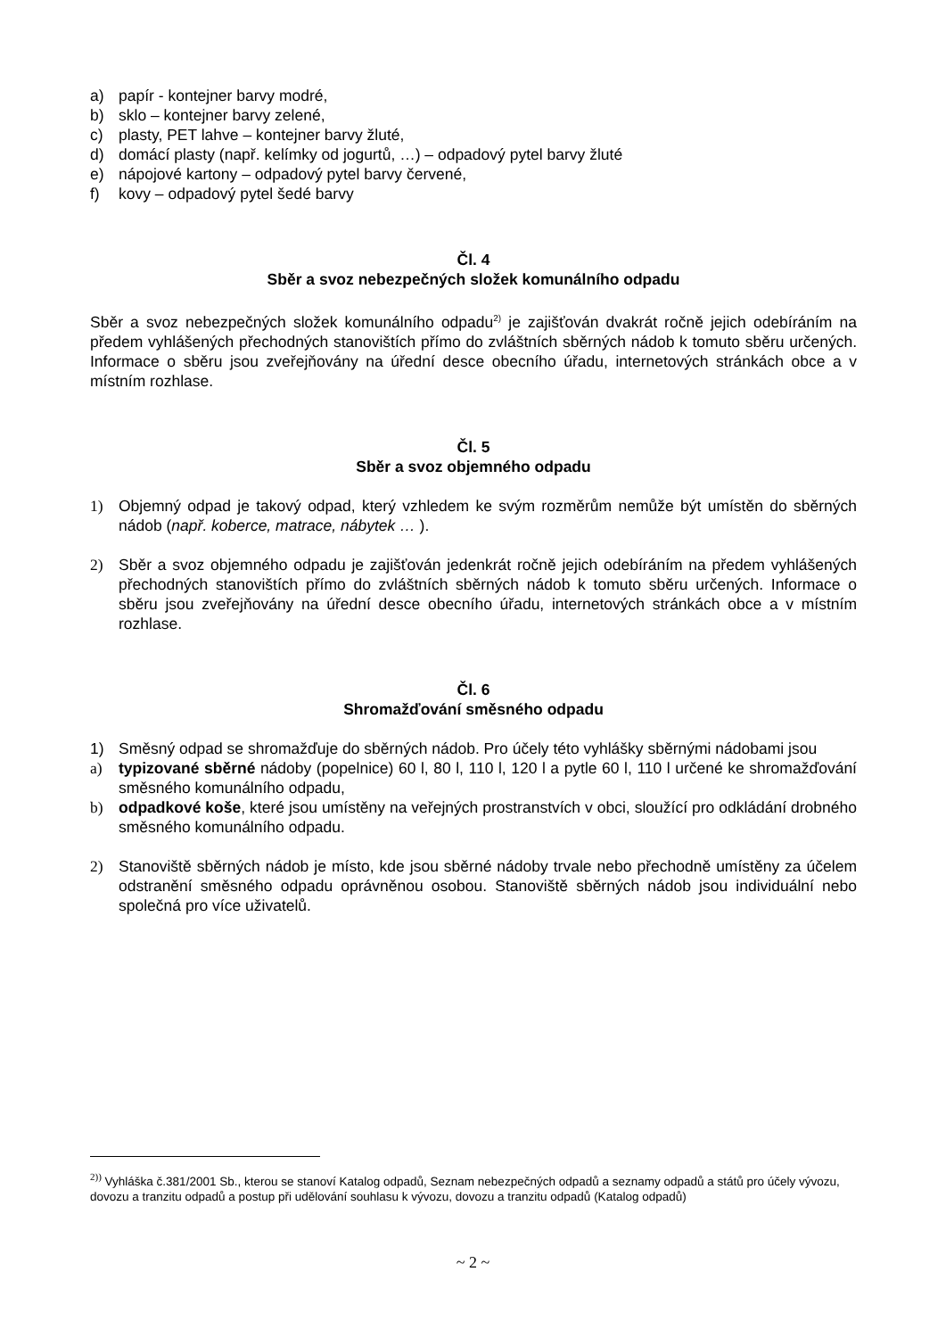a) papír - kontejner barvy modré,
b) sklo – kontejner barvy zelené,
c) plasty, PET lahve – kontejner barvy žluté,
d) domácí plasty (např. kelímky od jogurtů, …) – odpadový pytel barvy žluté
e) nápojové kartony – odpadový pytel barvy červené,
f) kovy – odpadový pytel šedé barvy
Čl. 4
Sběr a svoz nebezpečných složek komunálního odpadu
Sběr a svoz nebezpečných složek komunálního odpadu<sup>2)</sup> je zajišťován dvakrát ročně jejich odebíráním na předem vyhlášených přechodných stanovištích přímo do zvláštních sběrných nádob k tomuto sběru určených. Informace o sběru jsou zveřejňovány na úřední desce obecního úřadu, internetových stránkách obce a v místním rozhlase.
Čl. 5
Sběr a svoz objemného odpadu
1) Objemný odpad je takový odpad, který vzhledem ke svým rozměrům nemůže být umístěn do sběrných nádob (např. koberce, matrace, nábytek … ).
2) Sběr a svoz objemného odpadu je zajišťován jedenkrát ročně jejich odebíráním na předem vyhlášených přechodných stanovištích přímo do zvláštních sběrných nádob k tomuto sběru určených. Informace o sběru jsou zveřejňovány na úřední desce obecního úřadu, internetových stránkách obce a v místním rozhlase.
Čl. 6
Shromažďování směsného odpadu
1) Směsný odpad se shromažďuje do sběrných nádob. Pro účely této vyhlášky sběrnými nádobami jsou
a) typizované sběrné nádoby (popelnice) 60 l, 80 l, 110 l, 120 l a pytle 60 l, 110 l určené ke shromažďování směsného komunálního odpadu,
b) odpadkové koše, které jsou umístěny na veřejných prostranstvích v obci, sloužící pro odkládání drobného směsného komunálního odpadu.
2) Stanoviště sběrných nádob je místo, kde jsou sběrné nádoby trvale nebo přechodně umístěny za účelem odstranění směsného odpadu oprávněnou osobou. Stanoviště sběrných nádob jsou individuální nebo společná pro více uživatelů.
<sup>2))</sup> Vyhláška č.381/2001 Sb., kterou se stanoví Katalog odpadů, Seznam nebezpečných odpadů a seznamy odpadů a států pro účely vývozu, dovozu a tranzitu odpadů a postup při udělování souhlasu k vývozu, dovozu a tranzitu odpadů (Katalog odpadů)
~ 2 ~